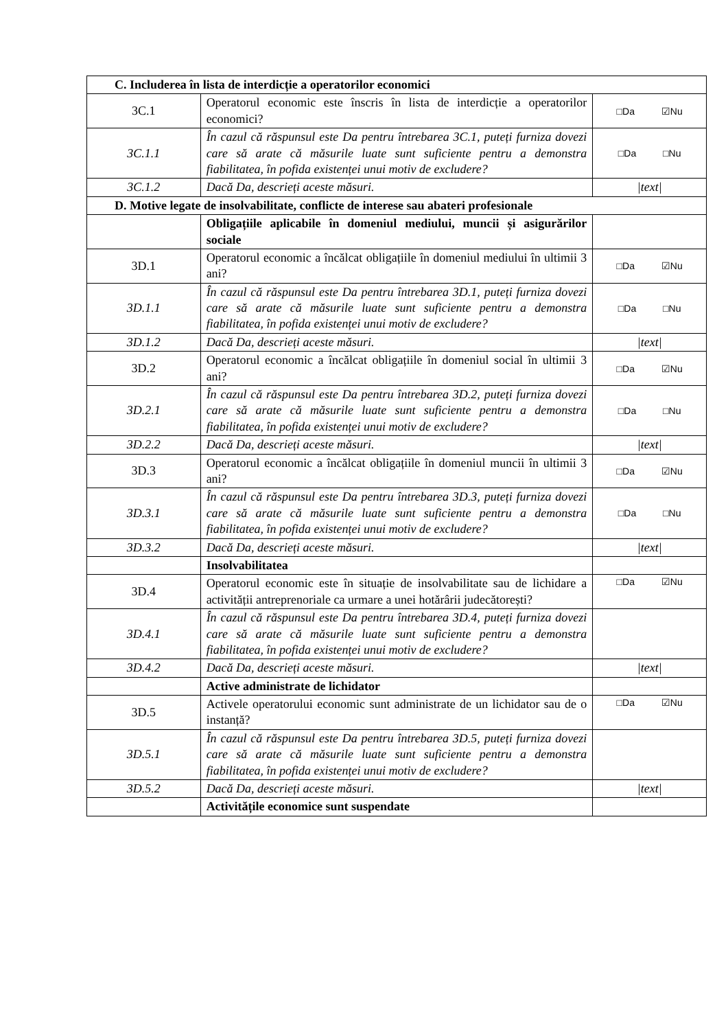| C. Includerea în lista de interdicție a operatorilor economici | | |
| 3C.1 | Operatorul economic este înscris în lista de interdicție a operatorilor economici? | □Da ☑Nu |
| 3C.1.1 | În cazul că răspunsul este Da pentru întrebarea 3C.1, puteți furniza dovezi care să arate că măsurile luate sunt suficiente pentru a demonstra fiabilitatea, în pofida existenței unui motiv de excludere? | □Da □Nu |
| 3C.1.2 | Dacă Da, descrieți aceste măsuri. | /text/ |
| D. Motive legate de insolvabilitate, conflicte de interese sau abateri profesionale | | |
| | Obligațiile aplicabile în domeniul mediului, muncii și asigurărilor sociale | |
| 3D.1 | Operatorul economic a încălcat obligațiile în domeniul mediului în ultimii 3 ani? | □Da ☑Nu |
| 3D.1.1 | În cazul că răspunsul este Da pentru întrebarea 3D.1, puteți furniza dovezi care să arate că măsurile luate sunt suficiente pentru a demonstra fiabilitatea, în pofida existenței unui motiv de excludere? | □Da □Nu |
| 3D.1.2 | Dacă Da, descrieți aceste măsuri. | /text/ |
| 3D.2 | Operatorul economic a încălcat obligațiile în domeniul social în ultimii 3 ani? | □Da ☑Nu |
| 3D.2.1 | În cazul că răspunsul este Da pentru întrebarea 3D.2, puteți furniza dovezi care să arate că măsurile luate sunt suficiente pentru a demonstra fiabilitatea, în pofida existenței unui motiv de excludere? | □Da □Nu |
| 3D.2.2 | Dacă Da, descrieți aceste măsuri. | /text/ |
| 3D.3 | Operatorul economic a încălcat obligațiile în domeniul muncii în ultimii 3 ani? | □Da ☑Nu |
| 3D.3.1 | În cazul că răspunsul este Da pentru întrebarea 3D.3, puteți furniza dovezi care să arate că măsurile luate sunt suficiente pentru a demonstra fiabilitatea, în pofida existenței unui motiv de excludere? | □Da □Nu |
| 3D.3.2 | Dacă Da, descrieți aceste măsuri. | /text/ |
| | Insolvabilitatea | |
| 3D.4 | Operatorul economic este în situație de insolvabilitate sau de lichidare a activității antreprenoriale ca urmare a unei hotărârii judecătorești? | □Da ☑Nu |
| 3D.4.1 | În cazul că răspunsul este Da pentru întrebarea 3D.4, puteți furniza dovezi care să arate că măsurile luate sunt suficiente pentru a demonstra fiabilitatea, în pofida existenței unui motiv de excludere? | |
| 3D.4.2 | Dacă Da, descrieți aceste măsuri. | /text/ |
| | Active administrate de lichidator | |
| 3D.5 | Activele operatorului economic sunt administrate de un lichidator sau de o instanță? | □Da ☑Nu |
| 3D.5.1 | În cazul că răspunsul este Da pentru întrebarea 3D.5, puteți furniza dovezi care să arate că măsurile luate sunt suficiente pentru a demonstra fiabilitatea, în pofida existenței unui motiv de excludere? | |
| 3D.5.2 | Dacă Da, descrieți aceste măsuri. | /text/ |
| | Activitățile economice sunt suspendate | |